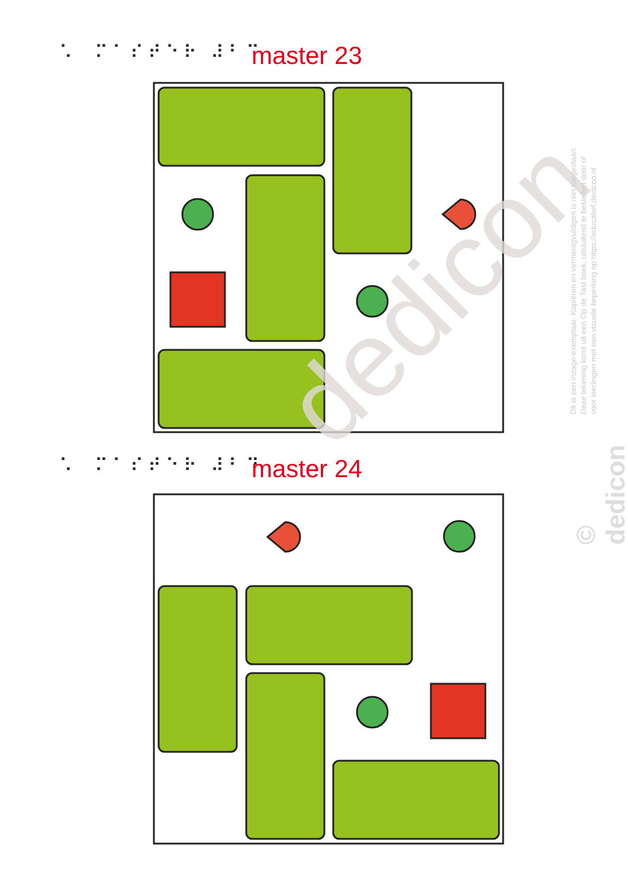⠡⠀⠍⠁⠎⠞⠑⠗ ⠼⠃⠉ master 23
⠡⠀⠍⠁⠎⠞⠑⠗ ⠼⠃⠙ master 24
dedicon
Dit is een inzage-exemplaar. Kopiëren en vermenigvuldigen is niet toegestaan.
Deze tekening komt uit een Op de Tast boek, uitsluitend te bestellen door of
voor leerlingen met een visuele beperking op https://educatief.dedicon.nl
© dedicon